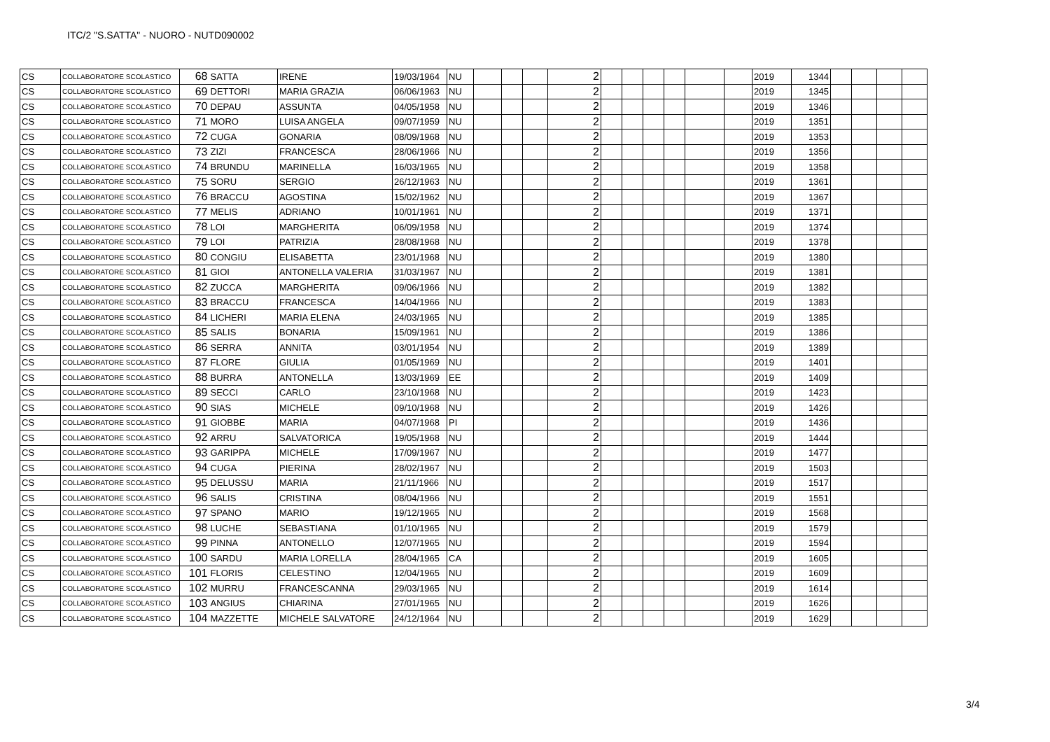ITC/2 "S.SATTA" - NUORO - NUTD090002
| CS | COLLABORATORE SCOLASTICO | 68 | SATTA | IRENE | 19/03/1964 | NU | | | | 2 | | | | | | | 2019 | 1344 | | | | |
| CS | COLLABORATORE SCOLASTICO | 69 | DETTORI | MARIA GRAZIA | 06/06/1963 | NU | | | | 2 | | | | | | | 2019 | 1345 | | | | |
| CS | COLLABORATORE SCOLASTICO | 70 | DEPAU | ASSUNTA | 04/05/1958 | NU | | | | 2 | | | | | | | 2019 | 1346 | | | | |
| CS | COLLABORATORE SCOLASTICO | 71 | MORO | LUISA ANGELA | 09/07/1959 | NU | | | | 2 | | | | | | | 2019 | 1351 | | | | |
| CS | COLLABORATORE SCOLASTICO | 72 | CUGA | GONARIA | 08/09/1968 | NU | | | | 2 | | | | | | | 2019 | 1353 | | | | |
| CS | COLLABORATORE SCOLASTICO | 73 | ZIZI | FRANCESCA | 28/06/1966 | NU | | | | 2 | | | | | | | 2019 | 1356 | | | | |
| CS | COLLABORATORE SCOLASTICO | 74 | BRUNDU | MARINELLA | 16/03/1965 | NU | | | | 2 | | | | | | | 2019 | 1358 | | | | |
| CS | COLLABORATORE SCOLASTICO | 75 | SORU | SERGIO | 26/12/1963 | NU | | | | 2 | | | | | | | 2019 | 1361 | | | | |
| CS | COLLABORATORE SCOLASTICO | 76 | BRACCU | AGOSTINA | 15/02/1962 | NU | | | | 2 | | | | | | | 2019 | 1367 | | | | |
| CS | COLLABORATORE SCOLASTICO | 77 | MELIS | ADRIANO | 10/01/1961 | NU | | | | 2 | | | | | | | 2019 | 1371 | | | | |
| CS | COLLABORATORE SCOLASTICO | 78 | LOI | MARGHERITA | 06/09/1958 | NU | | | | 2 | | | | | | | 2019 | 1374 | | | | |
| CS | COLLABORATORE SCOLASTICO | 79 | LOI | PATRIZIA | 28/08/1968 | NU | | | | 2 | | | | | | | 2019 | 1378 | | | | |
| CS | COLLABORATORE SCOLASTICO | 80 | CONGIU | ELISABETTA | 23/01/1968 | NU | | | | 2 | | | | | | | 2019 | 1380 | | | | |
| CS | COLLABORATORE SCOLASTICO | 81 | GIOI | ANTONELLA VALERIA | 31/03/1967 | NU | | | | 2 | | | | | | | 2019 | 1381 | | | | |
| CS | COLLABORATORE SCOLASTICO | 82 | ZUCCA | MARGHERITA | 09/06/1966 | NU | | | | 2 | | | | | | | 2019 | 1382 | | | | |
| CS | COLLABORATORE SCOLASTICO | 83 | BRACCU | FRANCESCA | 14/04/1966 | NU | | | | 2 | | | | | | | 2019 | 1383 | | | | |
| CS | COLLABORATORE SCOLASTICO | 84 | LICHERI | MARIA ELENA | 24/03/1965 | NU | | | | 2 | | | | | | | 2019 | 1385 | | | | |
| CS | COLLABORATORE SCOLASTICO | 85 | SALIS | BONARIA | 15/09/1961 | NU | | | | 2 | | | | | | | 2019 | 1386 | | | | |
| CS | COLLABORATORE SCOLASTICO | 86 | SERRA | ANNITA | 03/01/1954 | NU | | | | 2 | | | | | | | 2019 | 1389 | | | | |
| CS | COLLABORATORE SCOLASTICO | 87 | FLORE | GIULIA | 01/05/1969 | NU | | | | 2 | | | | | | | 2019 | 1401 | | | | |
| CS | COLLABORATORE SCOLASTICO | 88 | BURRA | ANTONELLA | 13/03/1969 | EE | | | | 2 | | | | | | | 2019 | 1409 | | | | |
| CS | COLLABORATORE SCOLASTICO | 89 | SECCI | CARLO | 23/10/1968 | NU | | | | 2 | | | | | | | 2019 | 1423 | | | | |
| CS | COLLABORATORE SCOLASTICO | 90 | SIAS | MICHELE | 09/10/1968 | NU | | | | 2 | | | | | | | 2019 | 1426 | | | | |
| CS | COLLABORATORE SCOLASTICO | 91 | GIOBBE | MARIA | 04/07/1968 | PI | | | | 2 | | | | | | | 2019 | 1436 | | | | |
| CS | COLLABORATORE SCOLASTICO | 92 | ARRU | SALVATORICA | 19/05/1968 | NU | | | | 2 | | | | | | | 2019 | 1444 | | | | |
| CS | COLLABORATORE SCOLASTICO | 93 | GARIPPA | MICHELE | 17/09/1967 | NU | | | | 2 | | | | | | | 2019 | 1477 | | | | |
| CS | COLLABORATORE SCOLASTICO | 94 | CUGA | PIERINA | 28/02/1967 | NU | | | | 2 | | | | | | | 2019 | 1503 | | | | |
| CS | COLLABORATORE SCOLASTICO | 95 | DELUSSU | MARIA | 21/11/1966 | NU | | | | 2 | | | | | | | 2019 | 1517 | | | | |
| CS | COLLABORATORE SCOLASTICO | 96 | SALIS | CRISTINA | 08/04/1966 | NU | | | | 2 | | | | | | | 2019 | 1551 | | | | |
| CS | COLLABORATORE SCOLASTICO | 97 | SPANO | MARIO | 19/12/1965 | NU | | | | 2 | | | | | | | 2019 | 1568 | | | | |
| CS | COLLABORATORE SCOLASTICO | 98 | LUCHE | SEBASTIANA | 01/10/1965 | NU | | | | 2 | | | | | | | 2019 | 1579 | | | | |
| CS | COLLABORATORE SCOLASTICO | 99 | PINNA | ANTONELLO | 12/07/1965 | NU | | | | 2 | | | | | | | 2019 | 1594 | | | | |
| CS | COLLABORATORE SCOLASTICO | 100 | SARDU | MARIA LORELLA | 28/04/1965 | CA | | | | 2 | | | | | | | 2019 | 1605 | | | | |
| CS | COLLABORATORE SCOLASTICO | 101 | FLORIS | CELESTINO | 12/04/1965 | NU | | | | 2 | | | | | | | 2019 | 1609 | | | | |
| CS | COLLABORATORE SCOLASTICO | 102 | MURRU | FRANCESCANNA | 29/03/1965 | NU | | | | 2 | | | | | | | 2019 | 1614 | | | | |
| CS | COLLABORATORE SCOLASTICO | 103 | ANGIUS | CHIARINA | 27/01/1965 | NU | | | | 2 | | | | | | | 2019 | 1626 | | | | |
| CS | COLLABORATORE SCOLASTICO | 104 | MAZZETTE | MICHELE SALVATORE | 24/12/1964 | NU | | | | 2 | | | | | | | 2019 | 1629 | | | | |
3/4